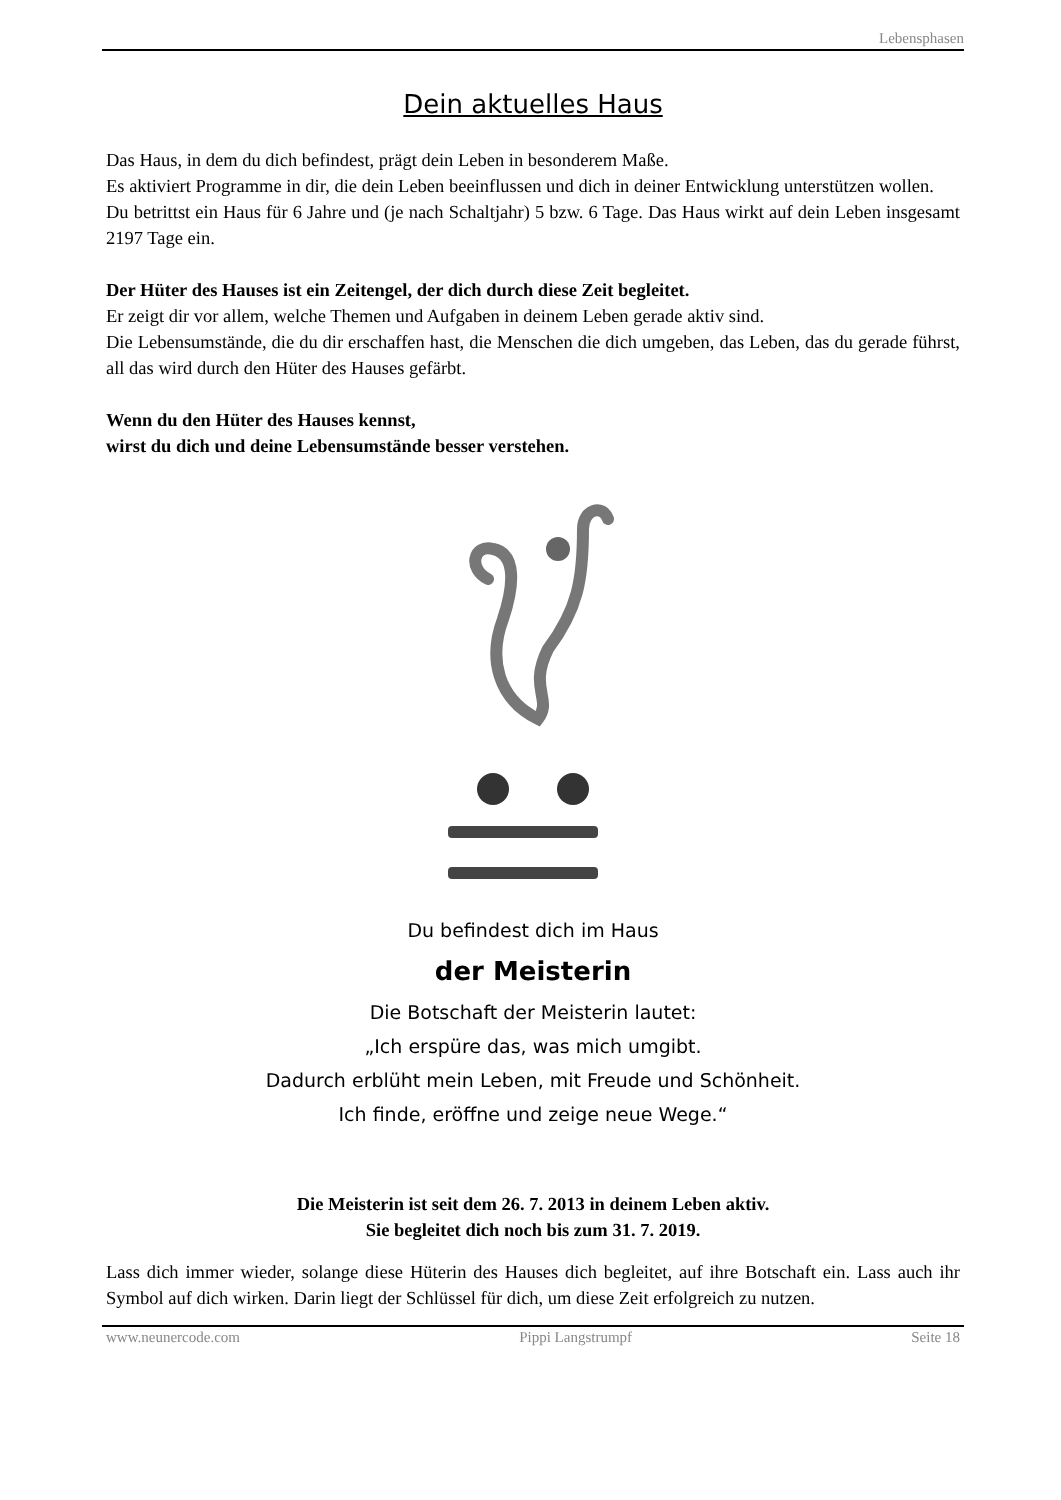Lebensphasen
Dein aktuelles Haus
Das Haus, in dem du dich befindest, prägt dein Leben in besonderem Maße.
Es aktiviert Programme in dir, die dein Leben beeinflussen und dich in deiner Entwicklung unterstützen wollen.
Du betrittst ein Haus für 6 Jahre und (je nach Schaltjahr) 5 bzw. 6 Tage. Das Haus wirkt auf dein Leben insgesamt 2197 Tage ein.
Der Hüter des Hauses ist ein Zeitengel, der dich durch diese Zeit begleitet.
Er zeigt dir vor allem, welche Themen und Aufgaben in deinem Leben gerade aktiv sind.
Die Lebensumstände, die du dir erschaffen hast, die Menschen die dich umgeben, das Leben, das du gerade führst, all das wird durch den Hüter des Hauses gefärbt.
Wenn du den Hüter des Hauses kennst,
wirst du dich und deine Lebensumstände besser verstehen.
Du befindest dich im Haus
der Meisterin
Die Botschaft der Meisterin lautet:
„Ich erspüre das, was mich umgibt.
Dadurch erblüht mein Leben, mit Freude und Schönheit.
Ich finde, eröffne und zeige neue Wege.“
Die Meisterin ist seit dem 26. 7. 2013 in deinem Leben aktiv.
Sie begleitet dich noch bis zum 31. 7. 2019.
Lass dich immer wieder, solange diese Hüterin des Hauses dich begleitet, auf ihre Botschaft ein. Lass auch ihr Symbol auf dich wirken. Darin liegt der Schlüssel für dich, um diese Zeit erfolgreich zu nutzen.
www.neunercode.com Pippi Langstrumpf Seite 18